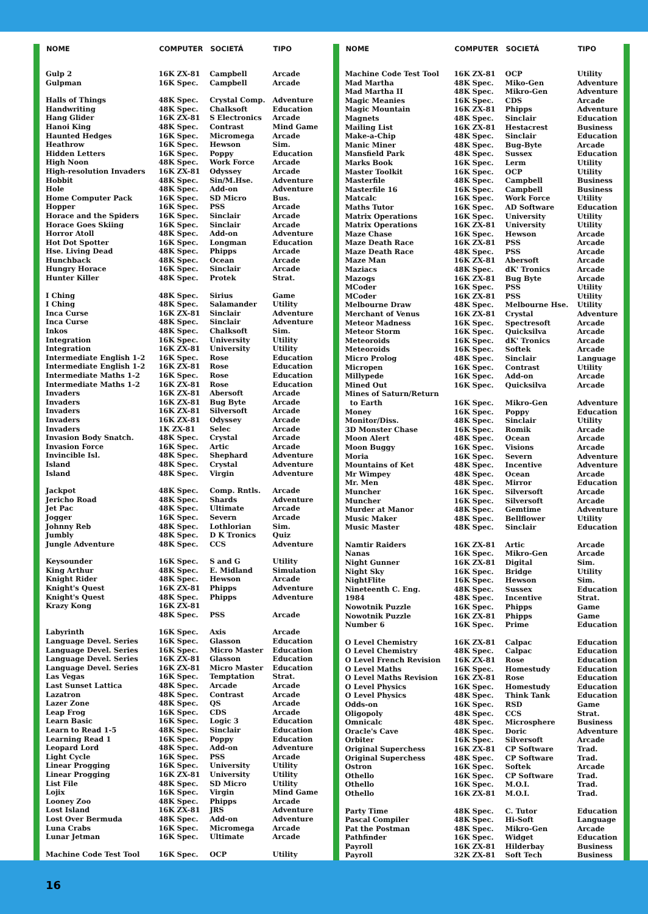| NOME | COMPUTER | SOCIETÁ | TIPO |
| --- | --- | --- | --- |
| Gulp 2 | 16K ZX-81 | Campbell | Arcade |
| Gulpman | 16K Spec. | Campbell | Arcade |
| Halls of Things | 48K Spec. | Crystal Comp. | Adventure |
| Handwriting | 48K Spec. | Chalksoft | Education |
| Hang Glider | 16K ZX-81 | S Electronics | Arcade |
| Hanoi King | 48K Spec. | Contrast | Mind Game |
| Haunted Hedges | 16K Spec. | Micromega | Arcade |
| Heathrow | 16K Spec. | Hewson | Sim. |
| Hidden Letters | 16K Spec. | Poppy | Education |
| High Noon | 48K Spec. | Work Force | Arcade |
| High-resolution Invaders | 16K ZX-81 | Odyssey | Arcade |
| Hobbit | 48K Spec. | Sin/M.Hse. | Adventure |
| Hole | 48K Spec. | Add-on | Adventure |
| Home Computer Pack | 16K Spec. | SD Micro | Bus. |
| Hopper | 16K Spec. | PSS | Arcade |
| Horace and the Spiders | 16K Spec. | Sinclair | Arcade |
| Horace Goes Skiing | 16K Spec. | Sinclair | Arcade |
| Horror Atoll | 48K Spec. | Add-on | Adventure |
| Hot Dot Spotter | 16K Spec. | Longman | Education |
| Hse. Living Dead | 48K Spec. | Phipps | Arcade |
| Hunchback | 48K Spec. | Ocean | Arcade |
| Hungry Horace | 16K Spec. | Sinclair | Arcade |
| Hunter Killer | 48K Spec. | Protek | Strat. |
| I Ching | 48K Spec. | Sirius | Game |
| I Ching | 48K Spec. | Salamander | Utility |
| Inca Curse | 16K ZX-81 | Sinclair | Adventure |
| Inca Curse | 48K Spec. | Sinclair | Adventure |
| Inkos | 48K Spec. | Chalksoft | Sim. |
| Integration | 16K Spec. | University | Utility |
| Integration | 16K ZX-81 | University | Utility |
| Intermediate English 1-2 | 16K Spec. | Rose | Education |
| Intermediate English 1-2 | 16K ZX-81 | Rose | Education |
| Intermediate Maths 1-2 | 16K Spec. | Rose | Education |
| Intermediate Maths 1-2 | 16K ZX-81 | Rose | Education |
| Invaders | 16K ZX-81 | Abersoft | Arcade |
| Invaders | 16K ZX-81 | Bug Byte | Arcade |
| Invaders | 16K ZX-81 | Silversoft | Arcade |
| Invaders | 16K ZX-81 | Odyssey | Arcade |
| Invaders | 1K ZX-81 | Selec | Arcade |
| Invasion Body Snatch. | 48K Spec. | Crystal | Arcade |
| Invasion Force | 16K Spec. | Artic | Arcade |
| Invincible Isl. | 48K Spec. | Shephard | Adventure |
| Island | 48K Spec. | Crystal | Adventure |
| Island | 48K Spec. | Virgin | Adventure |
| Jackpot | 48K Spec. | Comp. Rntls. | Arcade |
| Jericho Road | 48K Spec. | Shards | Adventure |
| Jet Pac | 48K Spec. | Ultimate | Arcade |
| Jogger | 16K Spec. | Severn | Arcade |
| Johnny Reb | 48K Spec. | Lothlorian | Sim. |
| Jumbly | 48K Spec. | D K Tronics | Quiz |
| Jungle Adventure | 48K Spec. | CCS | Adventure |
| Keysounder | 16K Spec. | S and G | Utility |
| King Arthur | 48K Spec. | E. Midland | Simulation |
| Knight Rider | 48K Spec. | Hewson | Arcade |
| Knight's Quest | 16K ZX-81 | Phipps | Adventure |
| Knight's Quest | 48K Spec. | Phipps | Adventure |
| Krazy Kong | 16K ZX-81 | | |
| | 48K Spec. | PSS | Arcade |
| Labyrinth | 16K Spec. | Axis | Arcade |
| Language Devel. Series | 16K Spec. | Glasson | Education |
| Language Devel. Series | 16K Spec. | Micro Master | Education |
| Language Devel. Series | 16K ZX-81 | Glasson | Education |
| Language Devel. Series | 16K ZX-81 | Micro Master | Education |
| Las Vegas | 16K Spec. | Temptation | Strat. |
| Last Sunset Lattica | 48K Spec. | Arcade | Arcade |
| Lazatron | 48K Spec. | Contrast | Arcade |
| Lazer Zone | 48K Spec. | QS | Arcade |
| Leap Frog | 16K Spec. | CDS | Arcade |
| Learn Basic | 16K Spec. | Logic 3 | Education |
| Learn to Read 1-5 | 48K Spec. | Sinclair | Education |
| Learning Read 1 | 16K Spec. | Poppy | Education |
| Leopard Lord | 48K Spec. | Add-on | Adventure |
| Light Cycle | 16K Spec. | PSS | Arcade |
| Linear Progging | 16K Spec. | University | Utility |
| Linear Progging | 16K ZX-81 | University | Utility |
| List File | 48K Spec. | SD Micro | Utility |
| Lojix | 16K Spec. | Virgin | Mind Game |
| Looney Zoo | 48K Spec. | Phipps | Arcade |
| Lost Island | 16K ZX-81 | JRS | Adventure |
| Lost Over Bermuda | 48K Spec. | Add-on | Adventure |
| Luna Crabs | 16K Spec. | Micromega | Arcade |
| Lunar Jetman | 16K Spec. | Ultimate | Arcade |
| Machine Code Test Tool | 16K Spec. | OCP | Utility |
| NOME | COMPUTER | SOCIETÁ | TIPO |
| --- | --- | --- | --- |
| Machine Code Test Tool | 16K ZX-81 | OCP | Utility |
| Mad Martha | 48K Spec. | Miko-Gen | Adventure |
| Mad Martha II | 48K Spec. | Mikro-Gen | Adventure |
| Magic Meanies | 16K Spec. | CDS | Arcade |
| Magic Mountain | 16K ZX-81 | Phipps | Adventure |
| Magnets | 48K Spec. | Sinclair | Education |
| Mailing List | 16K ZX-81 | Hestacrest | Business |
| Make-a-Chip | 48K Spec. | Sinclair | Education |
| Manic Miner | 48K Spec. | Bug-Byte | Arcade |
| Mansfield Park | 48K Spec. | Sussex | Education |
| Marks Book | 16K Spec. | Lerm | Utility |
| Master Toolkit | 16K Spec. | OCP | Utility |
| Masterfile | 48K Spec. | Campbell | Business |
| Masterfile 16 | 16K Spec. | Campbell | Business |
| Matcalc | 16K Spec. | Work Force | Utility |
| Maths Tutor | 16K Spec. | AD Software | Education |
| Matrix Operations | 16K Spec. | University | Utility |
| Matrix Operations | 16K ZX-81 | University | Utility |
| Maze Chase | 16K Spec. | Hewson | Arcade |
| Maze Death Race | 16K ZX-81 | PSS | Arcade |
| Maze Death Race | 48K Spec. | PSS | Arcade |
| Maze Man | 16K ZX-81 | Abersoft | Arcade |
| Maziacs | 48K Spec. | dK' Tronics | Arcade |
| Mazogs | 16K ZX-81 | Bug Byte | Arcade |
| MCoder | 16K Spec. | PSS | Utility |
| MCoder | 16K ZX-81 | PSS | Utility |
| Melbourne Draw | 48K Spec. | Melbourne Hse. | Utility |
| Merchant of Venus | 16K ZX-81 | Crystal | Adventure |
| Meteor Madness | 16K Spec. | Spectresoft | Arcade |
| Meteor Storm | 16K Spec. | Quicksilva | Arcade |
| Meteoroids | 16K Spec. | dK' Tronics | Arcade |
| Meteoroids | 16K Spec. | Softek | Arcade |
| Micro Prolog | 48K Spec. | Sinclair | Language |
| Micropen | 16K Spec. | Contrast | Utility |
| Millypede | 16K Spec. | Add-on | Arcade |
| Mined Out | 16K Spec. | Quicksilva | Arcade |
| Mines of Saturn/Return | | | |
| to Earth | 16K Spec. | Mikro-Gen | Adventure |
| Money | 16K Spec. | Poppy | Education |
| Monitor/Diss. | 48K Spec. | Sinclair | Utility |
| 3D Monster Chase | 16K Spec. | Romik | Arcade |
| Moon Alert | 48K Spec. | Ocean | Arcade |
| Moon Buggy | 16K Spec. | Visions | Arcade |
| Moria | 16K Spec. | Severn | Adventure |
| Mountains of Ket | 48K Spec. | Incentive | Adventure |
| Mr Wimpey | 48K Spec. | Ocean | Arcade |
| Mr. Men | 48K Spec. | Mirror | Education |
| Muncher | 16K Spec. | Silversoft | Arcade |
| Muncher | 16K Spec. | Silversoft | Arcade |
| Murder at Manor | 48K Spec. | Gemtime | Adventure |
| Music Maker | 48K Spec. | Bellflower | Utility |
| Music Master | 48K Spec. | Sinclair | Education |
| Namtir Raiders | 16K ZX-81 | Artic | Arcade |
| Nanas | 16K Spec. | Mikro-Gen | Arcade |
| Night Gunner | 16K ZX-81 | Digital | Sim. |
| Night Sky | 16K Spec. | Bridge | Utility |
| NightFlite | 16K Spec. | Hewson | Sim. |
| Nineteenth C. Eng. | 48K Spec. | Sussex | Education |
| 1984 | 48K Spec. | Incentive | Strat. |
| Nowotnik Puzzle | 16K Spec. | Phipps | Game |
| Nowotnik Puzzle | 16K ZX-81 | Phipps | Game |
| Number 6 | 16K Spec. | Prime | Education |
| O Level Chemistry | 16K ZX-81 | Calpac | Education |
| O Level Chemistry | 48K Spec. | Calpac | Education |
| O Level French Revision | 16K ZX-81 | Rose | Education |
| O Level Maths | 16K Spec. | Homestudy | Education |
| O Level Maths Revision | 16K ZX-81 | Rose | Education |
| O Level Physics | 16K Spec. | Homestudy | Education |
| O Level Physics | 48K Spec. | Think Tank | Education |
| Odds-on | 16K Spec. | RSD | Game |
| Oligopoly | 48K Spec. | CCS | Strat. |
| Omnicalc | 48K Spec. | Microsphere | Business |
| Oracle's Cave | 48K Spec. | Doric | Adventure |
| Orbiter | 16K Spec. | Silversoft | Arcade |
| Original Superchess | 16K ZX-81 | CP Software | Trad. |
| Original Superchess | 48K Spec. | CP Software | Trad. |
| Ostron | 16K Spec. | Softek | Arcade |
| Othello | 16K Spec. | CP Software | Trad. |
| Othello | 16K Spec. | M.O.I. | Trad. |
| Othello | 16K ZX-81 | M.O.I. | Trad. |
| Party Time | 48K Spec. | C. Tutor | Education |
| Pascal Compiler | 48K Spec. | Hi-Soft | Language |
| Pat the Postman | 48K Spec. | Mikro-Gen | Arcade |
| Pathfinder | 16K Spec. | Widget | Education |
| Payroll | 16K ZX-81 | Hilderbay | Business |
| Payroll | 32K ZX-81 | Soft Tech | Business |
16